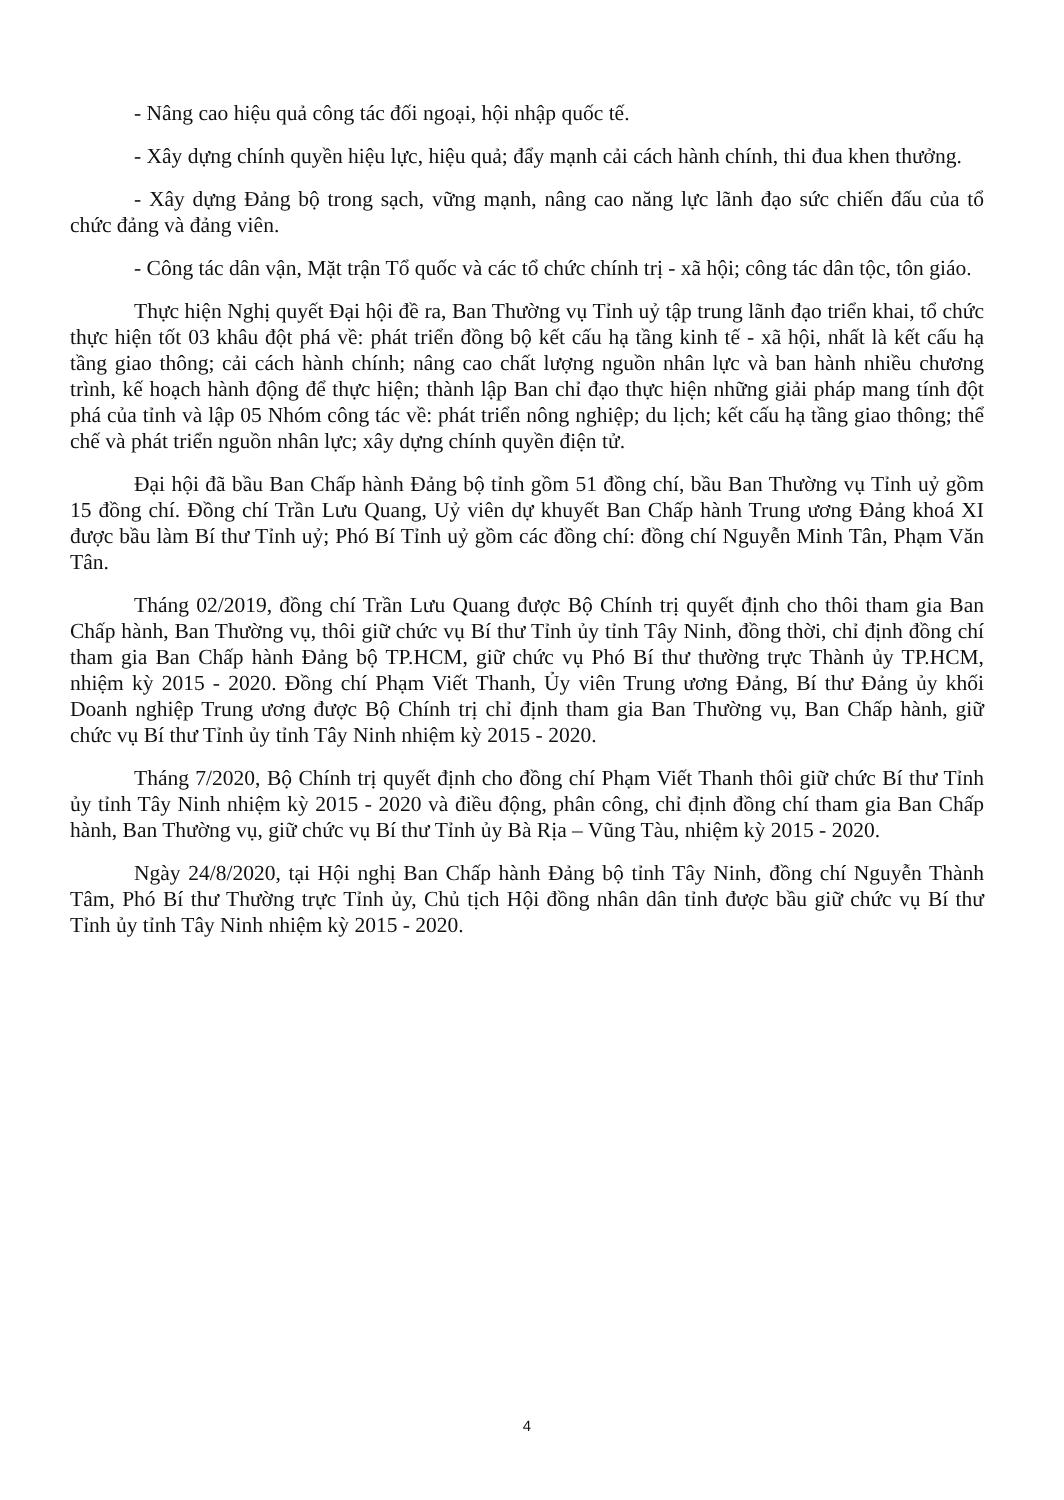- Nâng cao hiệu quả công tác đối ngoại, hội nhập quốc tế.
- Xây dựng chính quyền hiệu lực, hiệu quả; đẩy mạnh cải cách hành chính, thi đua khen thưởng.
- Xây dựng Đảng bộ trong sạch, vững mạnh, nâng cao năng lực lãnh đạo sức chiến đấu của tổ chức đảng và đảng viên.
- Công tác dân vận, Mặt trận Tổ quốc và các tổ chức chính trị - xã hội; công tác dân tộc, tôn giáo.
Thực hiện Nghị quyết Đại hội đề ra, Ban Thường vụ Tỉnh uỷ tập trung lãnh đạo triển khai, tổ chức thực hiện tốt 03 khâu đột phá về: phát triển đồng bộ kết cấu hạ tầng kinh tế - xã hội, nhất là kết cấu hạ tầng giao thông; cải cách hành chính; nâng cao chất lượng nguồn nhân lực và ban hành nhiều chương trình, kế hoạch hành động để thực hiện; thành lập Ban chỉ đạo thực hiện những giải pháp mang tính đột phá của tỉnh và lập 05 Nhóm công tác về: phát triển nông nghiệp; du lịch; kết cấu hạ tầng giao thông; thể chế và phát triển nguồn nhân lực; xây dựng chính quyền điện tử.
Đại hội đã bầu Ban Chấp hành Đảng bộ tỉnh gồm 51 đồng chí, bầu Ban Thường vụ Tỉnh uỷ gồm 15 đồng chí. Đồng chí Trần Lưu Quang, Uỷ viên dự khuyết Ban Chấp hành Trung ương Đảng khoá XI được bầu làm Bí thư Tỉnh uỷ; Phó Bí Tỉnh uỷ gồm các đồng chí: đồng chí Nguyễn Minh Tân, Phạm Văn Tân.
Tháng 02/2019, đồng chí Trần Lưu Quang được Bộ Chính trị quyết định cho thôi tham gia Ban Chấp hành, Ban Thường vụ, thôi giữ chức vụ Bí thư Tỉnh ủy tỉnh Tây Ninh, đồng thời, chỉ định đồng chí tham gia Ban Chấp hành Đảng bộ TP.HCM, giữ chức vụ Phó Bí thư thường trực Thành ủy TP.HCM, nhiệm kỳ 2015 - 2020. Đồng chí Phạm Viết Thanh, Ủy viên Trung ương Đảng, Bí thư Đảng ủy khối Doanh nghiệp Trung ương được Bộ Chính trị chỉ định tham gia Ban Thường vụ, Ban Chấp hành, giữ chức vụ Bí thư Tỉnh ủy tỉnh Tây Ninh nhiệm kỳ 2015 - 2020.
Tháng 7/2020, Bộ Chính trị quyết định cho đồng chí Phạm Viết Thanh thôi giữ chức Bí thư Tỉnh ủy tỉnh Tây Ninh nhiệm kỳ 2015 - 2020 và điều động, phân công, chỉ định đồng chí tham gia Ban Chấp hành, Ban Thường vụ, giữ chức vụ Bí thư Tỉnh ủy Bà Rịa – Vũng Tàu, nhiệm kỳ 2015 - 2020.
Ngày 24/8/2020, tại Hội nghị Ban Chấp hành Đảng bộ tỉnh Tây Ninh, đồng chí Nguyễn Thành Tâm, Phó Bí thư Thường trực Tỉnh ủy, Chủ tịch Hội đồng nhân dân tỉnh được bầu giữ chức vụ Bí thư Tỉnh ủy tỉnh Tây Ninh nhiệm kỳ 2015 - 2020.
4